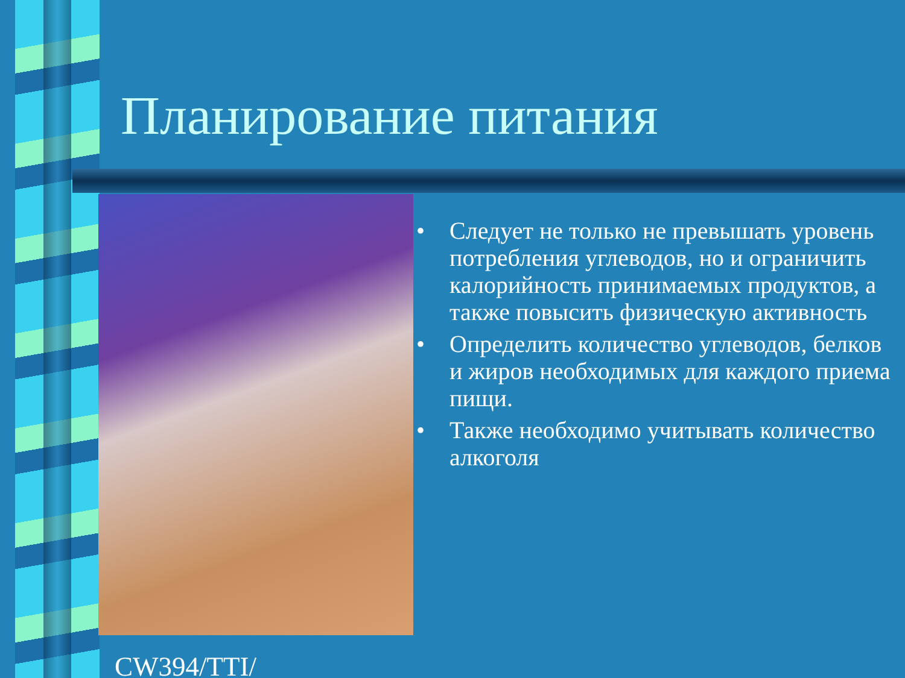Планирование питания
• Следует не только не превышать уровень потребления углеводов, но и ограничить калорийность принимаемых продуктов, а также повысить физическую активность
• Определить количество углеводов, белков и жиров необходимых для каждого приема пищи.
• Также необходимо учитывать количество алкоголя
CW394/TTI/